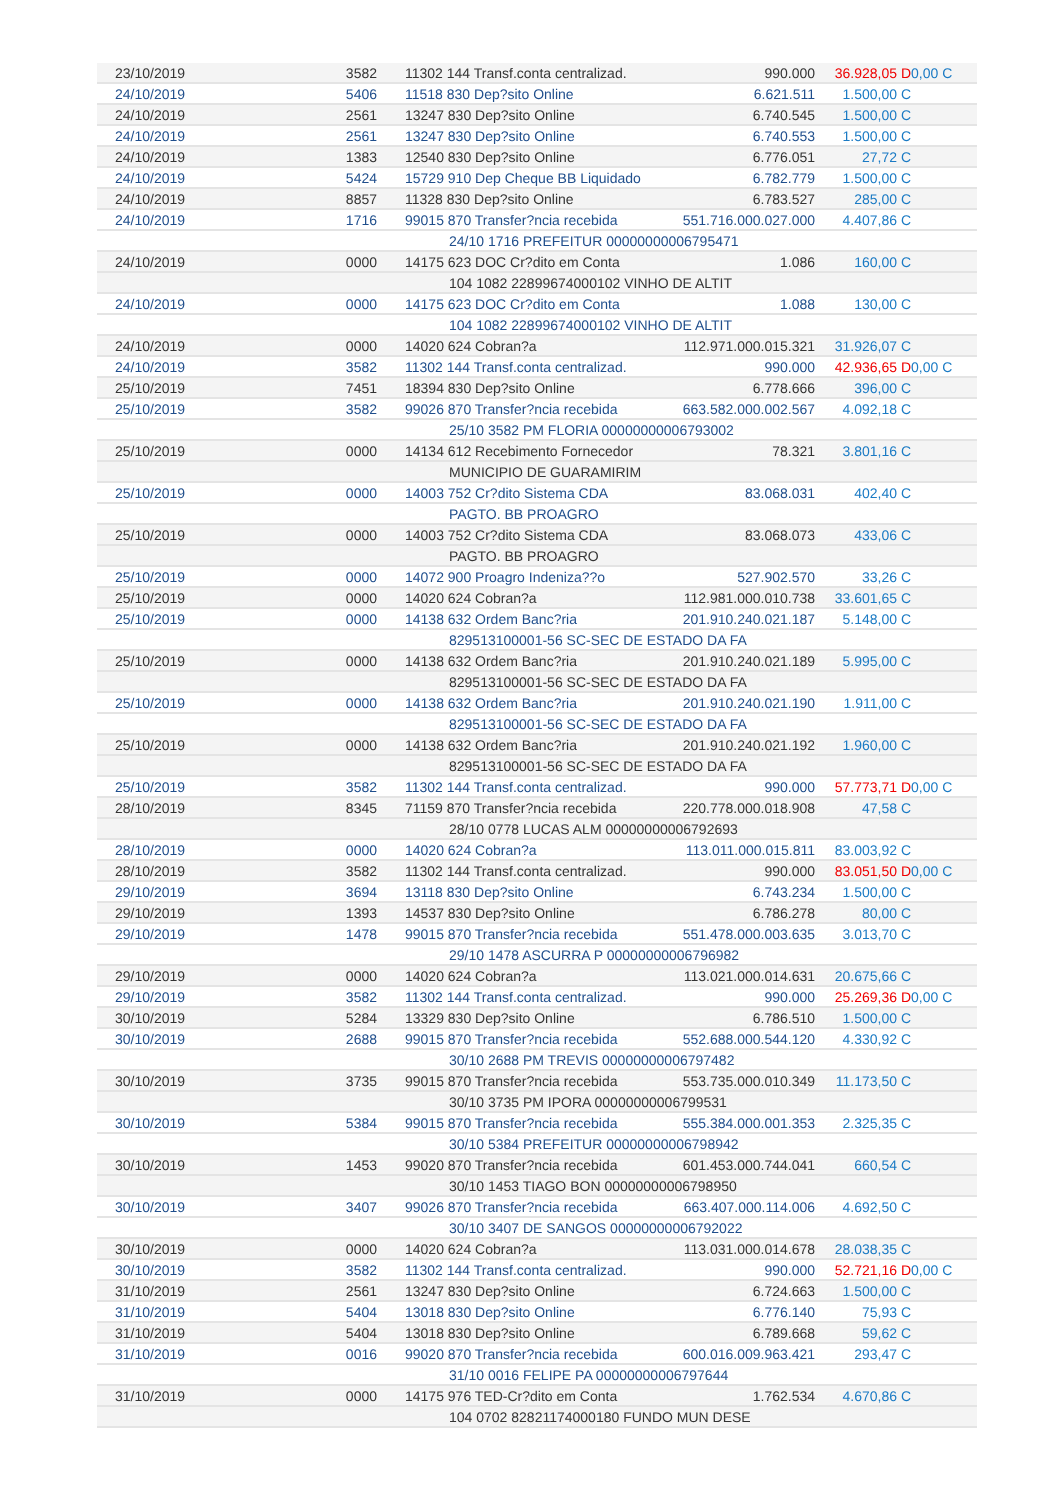| 23/10/2019 | 3582 | 11302 144 Transf.conta centralizad. | 990.000 | 36.928,05 D | 0,00 C |
| 24/10/2019 | 5406 | 11518 830 Dep?sito Online | 6.621.511 | 1.500,00 C | |
| 24/10/2019 | 2561 | 13247 830 Dep?sito Online | 6.740.545 | 1.500,00 C | |
| 24/10/2019 | 2561 | 13247 830 Dep?sito Online | 6.740.553 | 1.500,00 C | |
| 24/10/2019 | 1383 | 12540 830 Dep?sito Online | 6.776.051 | 27,72 C | |
| 24/10/2019 | 5424 | 15729 910 Dep Cheque BB Liquidado | 6.782.779 | 1.500,00 C | |
| 24/10/2019 | 8857 | 11328 830 Dep?sito Online | 6.783.527 | 285,00 C | |
| 24/10/2019 | 1716 | 99015 870 Transfer?ncia recebida | 551.716.000.027.000 | 4.407,86 C | |
| | | 24/10 1716 PREFEITUR 00000000006795471 | | | |
| 24/10/2019 | 0000 | 14175 623 DOC Cr?dito em Conta | 1.086 | 160,00 C | |
| | | 104 1082 22899674000102 VINHO DE ALTIT | | | |
| 24/10/2019 | 0000 | 14175 623 DOC Cr?dito em Conta | 1.088 | 130,00 C | |
| | | 104 1082 22899674000102 VINHO DE ALTIT | | | |
| 24/10/2019 | 0000 | 14020 624 Cobran?a | 112.971.000.015.321 | 31.926,07 C | |
| 24/10/2019 | 3582 | 11302 144 Transf.conta centralizad. | 990.000 | 42.936,65 D | 0,00 C |
| 25/10/2019 | 7451 | 18394 830 Dep?sito Online | 6.778.666 | 396,00 C | |
| 25/10/2019 | 3582 | 99026 870 Transfer?ncia recebida | 663.582.000.002.567 | 4.092,18 C | |
| | | 25/10 3582 PM FLORIA 00000000006793002 | | | |
| 25/10/2019 | 0000 | 14134 612 Recebimento Fornecedor | 78.321 | 3.801,16 C | |
| | | MUNICIPIO DE GUARAMIRIM | | | |
| 25/10/2019 | 0000 | 14003 752 Cr?dito Sistema CDA | 83.068.031 | 402,40 C | |
| | | PAGTO. BB PROAGRO | | | |
| 25/10/2019 | 0000 | 14003 752 Cr?dito Sistema CDA | 83.068.073 | 433,06 C | |
| | | PAGTO. BB PROAGRO | | | |
| 25/10/2019 | 0000 | 14072 900 Proagro Indeniza??o | 527.902.570 | 33,26 C | |
| 25/10/2019 | 0000 | 14020 624 Cobran?a | 112.981.000.010.738 | 33.601,65 C | |
| 25/10/2019 | 0000 | 14138 632 Ordem Banc?ria | 201.910.240.021.187 | 5.148,00 C | |
| | | 829513100001-56 SC-SEC DE ESTADO DA FA | | | |
| 25/10/2019 | 0000 | 14138 632 Ordem Banc?ria | 201.910.240.021.189 | 5.995,00 C | |
| | | 829513100001-56 SC-SEC DE ESTADO DA FA | | | |
| 25/10/2019 | 0000 | 14138 632 Ordem Banc?ria | 201.910.240.021.190 | 1.911,00 C | |
| | | 829513100001-56 SC-SEC DE ESTADO DA FA | | | |
| 25/10/2019 | 0000 | 14138 632 Ordem Banc?ria | 201.910.240.021.192 | 1.960,00 C | |
| | | 829513100001-56 SC-SEC DE ESTADO DA FA | | | |
| 25/10/2019 | 3582 | 11302 144 Transf.conta centralizad. | 990.000 | 57.773,71 D | 0,00 C |
| 28/10/2019 | 8345 | 71159 870 Transfer?ncia recebida | 220.778.000.018.908 | 47,58 C | |
| | | 28/10 0778 LUCAS ALM 00000000006792693 | | | |
| 28/10/2019 | 0000 | 14020 624 Cobran?a | 113.011.000.015.811 | 83.003,92 C | |
| 28/10/2019 | 3582 | 11302 144 Transf.conta centralizad. | 990.000 | 83.051,50 D | 0,00 C |
| 29/10/2019 | 3694 | 13118 830 Dep?sito Online | 6.743.234 | 1.500,00 C | |
| 29/10/2019 | 1393 | 14537 830 Dep?sito Online | 6.786.278 | 80,00 C | |
| 29/10/2019 | 1478 | 99015 870 Transfer?ncia recebida | 551.478.000.003.635 | 3.013,70 C | |
| | | 29/10 1478 ASCURRA P 00000000006796982 | | | |
| 29/10/2019 | 0000 | 14020 624 Cobran?a | 113.021.000.014.631 | 20.675,66 C | |
| 29/10/2019 | 3582 | 11302 144 Transf.conta centralizad. | 990.000 | 25.269,36 D | 0,00 C |
| 30/10/2019 | 5284 | 13329 830 Dep?sito Online | 6.786.510 | 1.500,00 C | |
| 30/10/2019 | 2688 | 99015 870 Transfer?ncia recebida | 552.688.000.544.120 | 4.330,92 C | |
| | | 30/10 2688 PM TREVIS 00000000006797482 | | | |
| 30/10/2019 | 3735 | 99015 870 Transfer?ncia recebida | 553.735.000.010.349 | 11.173,50 C | |
| | | 30/10 3735 PM IPORA 00000000006799531 | | | |
| 30/10/2019 | 5384 | 99015 870 Transfer?ncia recebida | 555.384.000.001.353 | 2.325,35 C | |
| | | 30/10 5384 PREFEITUR 00000000006798942 | | | |
| 30/10/2019 | 1453 | 99020 870 Transfer?ncia recebida | 601.453.000.744.041 | 660,54 C | |
| | | 30/10 1453 TIAGO BON 00000000006798950 | | | |
| 30/10/2019 | 3407 | 99026 870 Transfer?ncia recebida | 663.407.000.114.006 | 4.692,50 C | |
| | | 30/10 3407 DE SANGOS 00000000006792022 | | | |
| 30/10/2019 | 0000 | 14020 624 Cobran?a | 113.031.000.014.678 | 28.038,35 C | |
| 30/10/2019 | 3582 | 11302 144 Transf.conta centralizad. | 990.000 | 52.721,16 D | 0,00 C |
| 31/10/2019 | 2561 | 13247 830 Dep?sito Online | 6.724.663 | 1.500,00 C | |
| 31/10/2019 | 5404 | 13018 830 Dep?sito Online | 6.776.140 | 75,93 C | |
| 31/10/2019 | 5404 | 13018 830 Dep?sito Online | 6.789.668 | 59,62 C | |
| 31/10/2019 | 0016 | 99020 870 Transfer?ncia recebida | 600.016.009.963.421 | 293,47 C | |
| | | 31/10 0016 FELIPE PA 00000000006797644 | | | |
| 31/10/2019 | 0000 | 14175 976 TED-Cr?dito em Conta | 1.762.534 | 4.670,86 C | |
| | | 104 0702 82821174000180 FUNDO MUN DESE | | | |